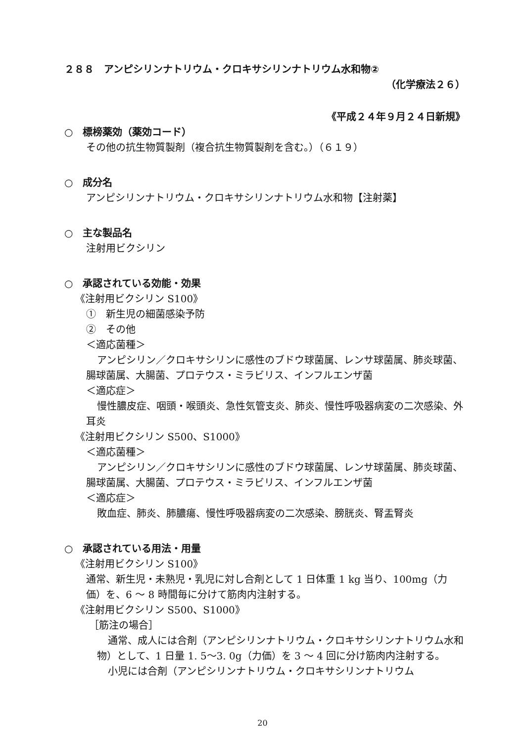２８８　アンピシリンナトリウム・クロキサシリンナトリウム水和物②
（化学療法２６）
《平成２４年９月２４日新規》
○　標榜薬効（薬効コード）
その他の抗生物質製剤（複合抗生物質製剤を含む。）（６１９）
○　成分名
アンピシリンナトリウム・クロキサシリンナトリウム水和物【注射薬】
○　主な製品名
注射用ビクシリン
○　承認されている効能・効果
《注射用ビクシリン S100》
①　新生児の細菌感染予防
②　その他
＜適応菌種＞
アンピシリン／クロキサシリンに感性のブドウ球菌属、レンサ球菌属、肺炎球菌、腸球菌属、大腸菌、プロテウス・ミラビリス、インフルエンザ菌
＜適応症＞
慢性膿皮症、咽頭・喉頭炎、急性気管支炎、肺炎、慢性呼吸器病変の二次感染、外耳炎
《注射用ビクシリン S500、S1000》
＜適応菌種＞
アンピシリン／クロキサシリンに感性のブドウ球菌属、レンサ球菌属、肺炎球菌、腸球菌属、大腸菌、プロテウス・ミラビリス、インフルエンザ菌
＜適応症＞
敗血症、肺炎、肺膿瘍、慢性呼吸器病変の二次感染、膀胱炎、腎盂腎炎
○　承認されている用法・用量
《注射用ビクシリン S100》
通常、新生児・未熟児・乳児に対し合剤として 1 日体重 1 kg 当り、100mg（力価）を、6 ～ 8 時間毎に分けて筋肉内注射する。
《注射用ビクシリン S500、S1000》
［筋注の場合］
通常、成人には合剤（アンピシリンナトリウム・クロキサシリンナトリウム水和物）として、1 日量 1. 5～3. 0g（力価）を 3 ～ 4 回に分け筋肉内注射する。
小児には合剤（アンピシリンナトリウム・クロキサシリンナトリウム
20